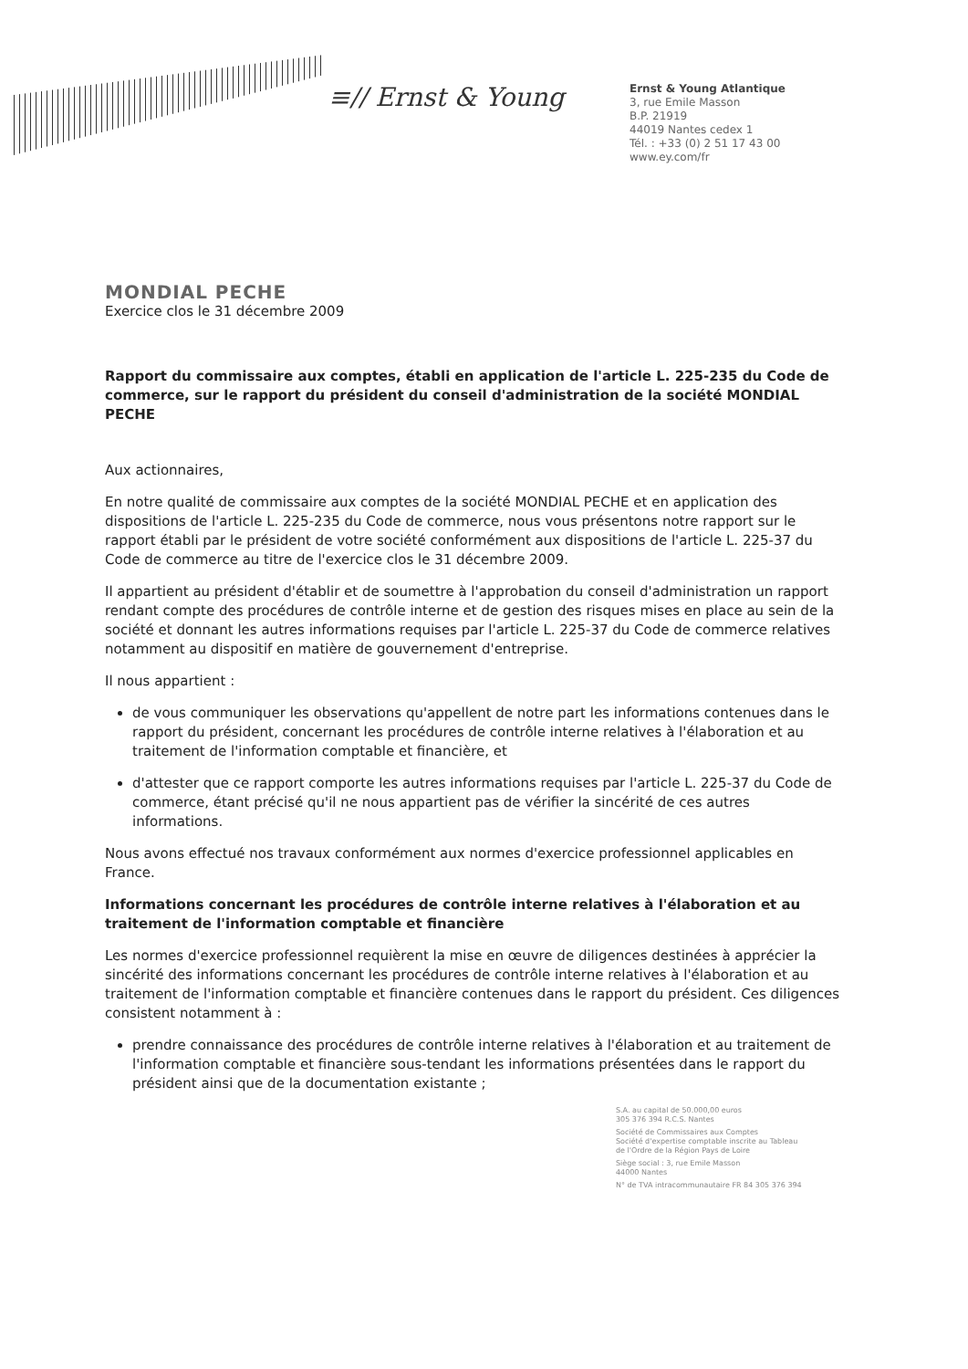≡// Ernst & Young
Ernst & Young Atlantique
3, rue Emile Masson
B.P. 21919
44019 Nantes cedex 1
Tél. : +33 (0) 2 51 17 43 00
www.ey.com/fr
MONDIAL PECHE
Exercice clos le 31 décembre 2009
Rapport du commissaire aux comptes, établi en application de l'article L. 225-235 du Code de commerce, sur le rapport du président du conseil d'administration de la société MONDIAL PECHE
Aux actionnaires,
En notre qualité de commissaire aux comptes de la société MONDIAL PECHE et en application des dispositions de l'article L. 225-235 du Code de commerce, nous vous présentons notre rapport sur le rapport établi par le président de votre société conformément aux dispositions de l'article L. 225-37 du Code de commerce au titre de l'exercice clos le 31 décembre 2009.
Il appartient au président d'établir et de soumettre à l'approbation du conseil d'administration un rapport rendant compte des procédures de contrôle interne et de gestion des risques mises en place au sein de la société et donnant les autres informations requises par l'article L. 225-37 du Code de commerce relatives notamment au dispositif en matière de gouvernement d'entreprise.
Il nous appartient :
de vous communiquer les observations qu'appellent de notre part les informations contenues dans le rapport du président, concernant les procédures de contrôle interne relatives à l'élaboration et au traitement de l'information comptable et financière, et
d'attester que ce rapport comporte les autres informations requises par l'article L. 225-37 du Code de commerce, étant précisé qu'il ne nous appartient pas de vérifier la sincérité de ces autres informations.
Nous avons effectué nos travaux conformément aux normes d'exercice professionnel applicables en France.
Informations concernant les procédures de contrôle interne relatives à l'élaboration et au traitement de l'information comptable et financière
Les normes d'exercice professionnel requièrent la mise en œuvre de diligences destinées à apprécier la sincérité des informations concernant les procédures de contrôle interne relatives à l'élaboration et au traitement de l'information comptable et financière contenues dans le rapport du président. Ces diligences consistent notamment à :
prendre connaissance des procédures de contrôle interne relatives à l'élaboration et au traitement de l'information comptable et financière sous-tendant les informations présentées dans le rapport du président ainsi que de la documentation existante ;
S.A. au capital de 50.000,00 euros
305 376 394 R.C.S. Nantes
Société de Commissaires aux Comptes
Société d'expertise comptable inscrite au Tableau
de l'Ordre de la Région Pays de Loire
Siège social : 3, rue Emile Masson
44000 Nantes
N° de TVA intracommunautaire FR 84 305 376 394